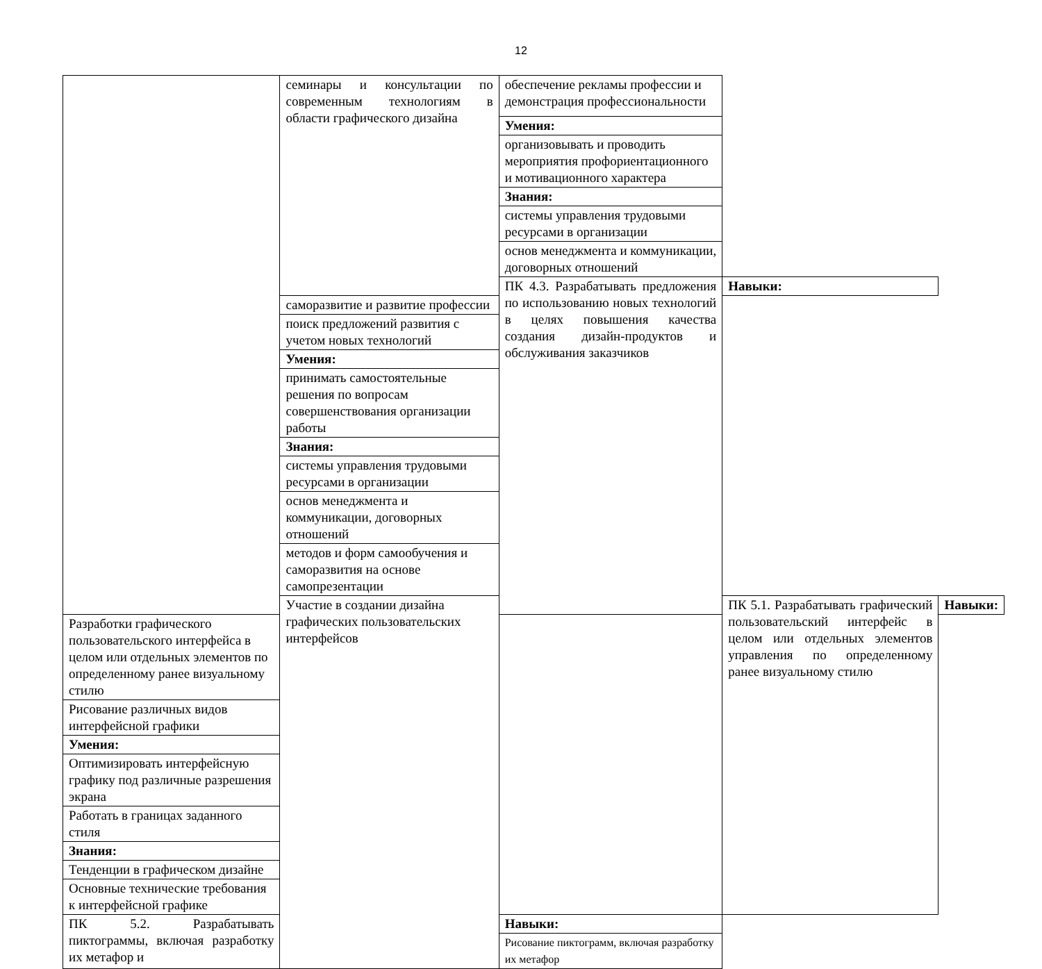12
| | семинары и консультации по современным технологиям в области графического дизайна | обеспечение рекламы профессии и демонстрация профессиональности | | |
| | | Умения: | | |
| | | организовывать и проводить мероприятия профориентационного и мотивационного характера | | |
| | | Знания: | | |
| | | системы управления трудовыми ресурсами в организации | | |
| | | основ менеджмента и коммуникации, договорных отношений | | |
| | | ПК 4.3. Разрабатывать предложения по использованию новых технологий в целях повышения качества создания дизайн-продуктов и обслуживания заказчиков | Навыки: | |
| | саморазвитие и развитие профессии | | | |
| | поиск предложений развития с учетом новых технологий | | | |
| | Умения: | | | |
| | принимать самостоятельные решения по вопросам совершенствования организации работы | | | |
| | Знания: | | | |
| | системы управления трудовыми ресурсами в организации | | | |
| | основ менеджмента и коммуникации, договорных отношений | | | |
| | методов и форм самообучения и саморазвития на основе самопрезентации | | | |
| | Участие в создании дизайна графических пользовательских интерфейсов | | ПК 5.1. Разрабатывать графический пользовательский интерфейс в целом или отдельных элементов управления по определенному ранее визуальному стилю | Навыки: |
| Разработки графического пользовательского интерфейса в целом или отдельных элементов по определенному ранее визуальному стилю | | | | |
| Рисование различных видов интерфейсной графики | | | | |
| Умения: | | | | |
| Оптимизировать интерфейсную графику под различные разрешения экрана | | | | |
| Работать в границах заданного стиля | | | | |
| Знания: | | | | |
| Тенденции в графическом дизайне | | | | |
| Основные технические требования к интерфейсной графике | | | | |
| ПК 5.2. Разрабатывать пиктограммы, включая разработку их метафор и | | Навыки: | | |
| | | Рисование пиктограмм, включая разработку их метафор | | |